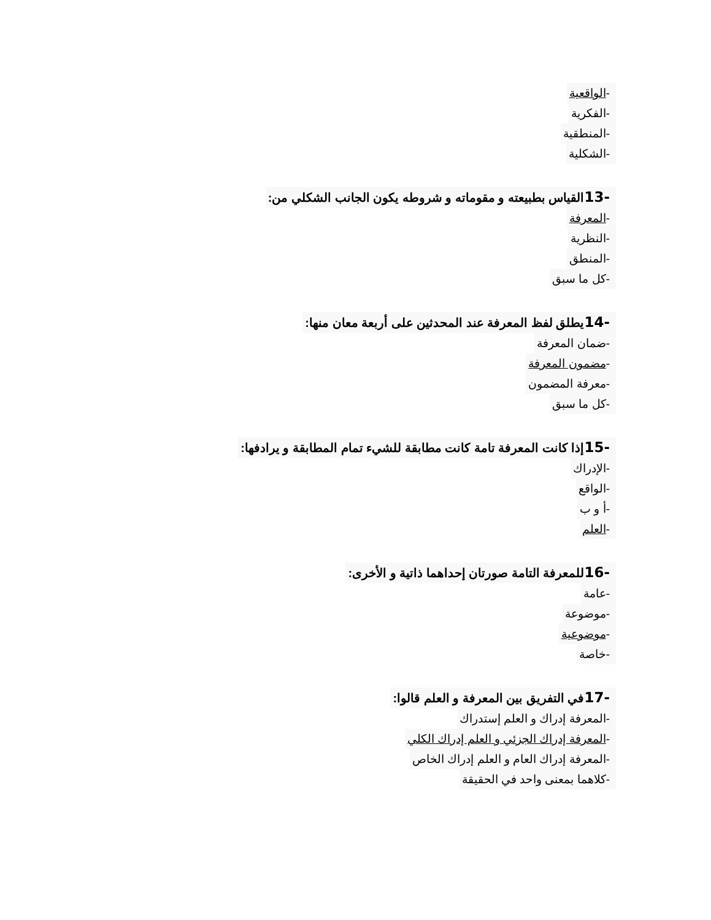-الواقعية
-الفكرية
-المنطقية
-الشكلية
-13القياس بطبيعته و مقوماته و شروطه يكون الجانب الشكلي من:
-المعرفة
-النظرية
-المنطق
-كل ما سبق
-14يطلق لفظ المعرفة عند المحدثين على أربعة معان منها:
-ضمان المعرفة
-مضمون المعرفة
-معرفة المضمون
-كل ما سبق
-15إذا كانت المعرفة تامة كانت مطابقة للشيء تمام المطابقة و يرادفها:
-الإدراك
-الواقع
-أ و ب
-العلم
-16للمعرفة التامة صورتان إحداهما ذاتية و الأخرى:
-عامة
-موضوعة
-موضوعية
-خاصة
-17في التفريق بين المعرفة و العلم قالوا:
-المعرفة إدراك و العلم إستدراك
-المعرفة إدراك الجزئي و العلم إدراك الكلي
-المعرفة إدراك العام و العلم إدراك الخاص
-كلاهما بمعنى واحد في الحقيقة